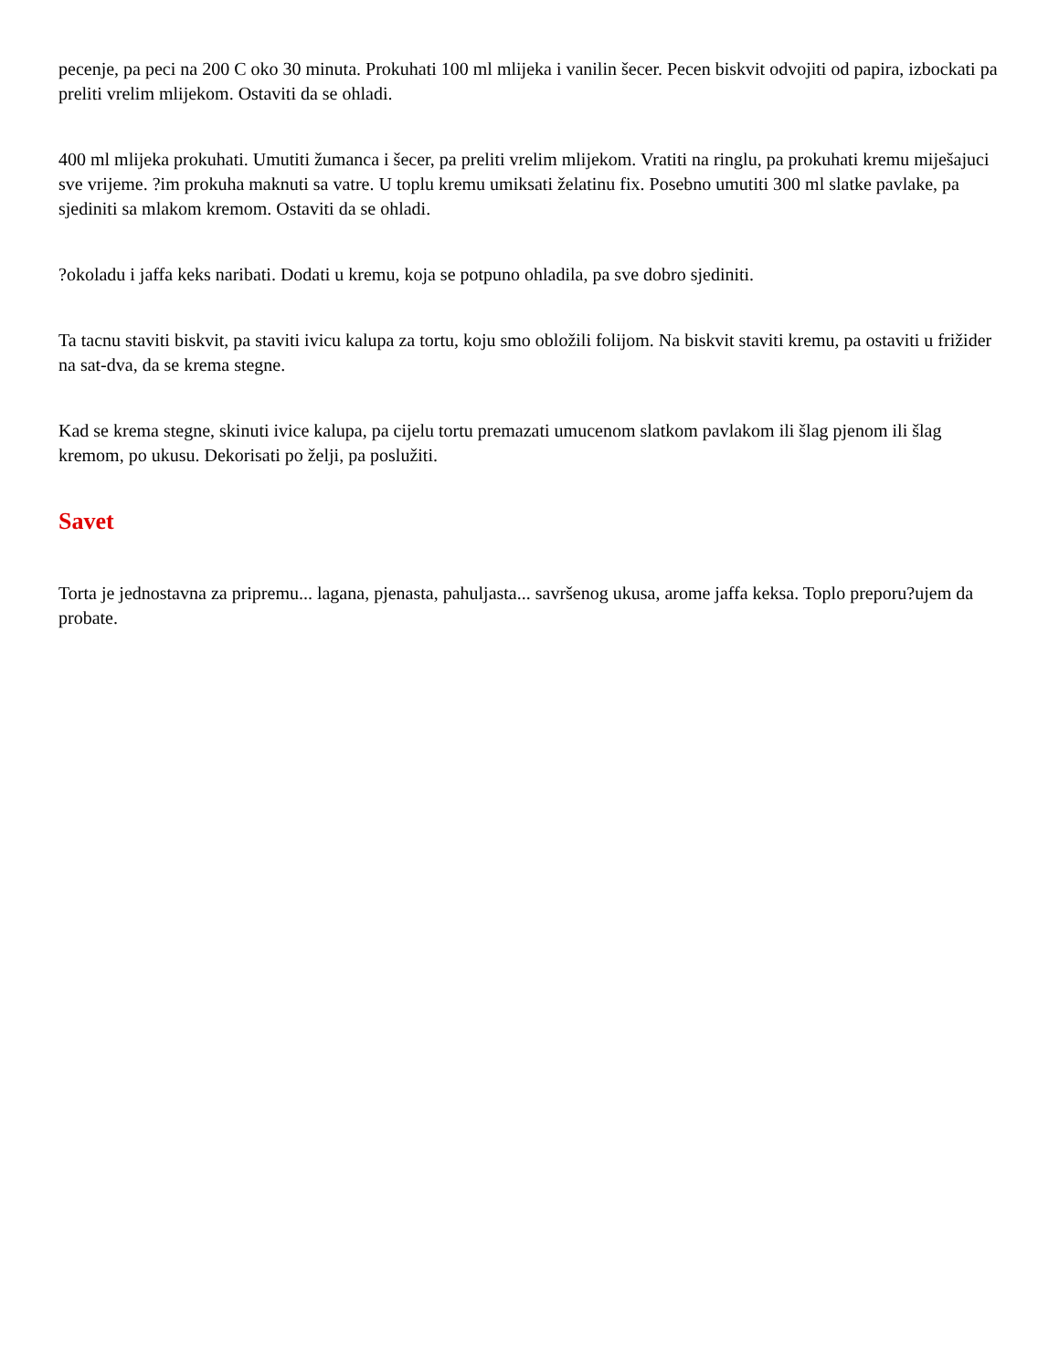pecenje, pa peci na 200 C oko 30 minuta. Prokuhati 100 ml mlijeka i vanilin šecer. Pecen biskvit odvojiti od papira, izbockati pa preliti vrelim mlijekom. Ostaviti da se ohladi.
400 ml mlijeka prokuhati. Umutiti žumanca i šecer, pa preliti vrelim mlijekom. Vratiti na ringlu, pa prokuhati kremu miješajuci sve vrijeme. ?im prokuha maknuti sa vatre. U toplu kremu umiksati želatinu fix. Posebno umutiti 300 ml slatke pavlake, pa sjediniti sa mlakom kremom. Ostaviti da se ohladi.
?okoladu i jaffa keks naribati. Dodati u kremu, koja se potpuno ohladila, pa sve dobro sjediniti.
Ta tacnu staviti biskvit, pa staviti ivicu kalupa za tortu, koju smo obložili folijom. Na biskvit staviti kremu, pa ostaviti u frižider na sat-dva, da se krema stegne.
Kad se krema stegne, skinuti ivice kalupa, pa cijelu tortu premazati umucenom slatkom pavlakom ili šlag pjenom ili šlag kremom, po ukusu. Dekorisati po želji, pa poslužiti.
Savet
Torta je jednostavna za pripremu... lagana, pjenasta, pahuljasta... savršenog ukusa, arome jaffa keksa. Toplo preporu?ujem da probate.